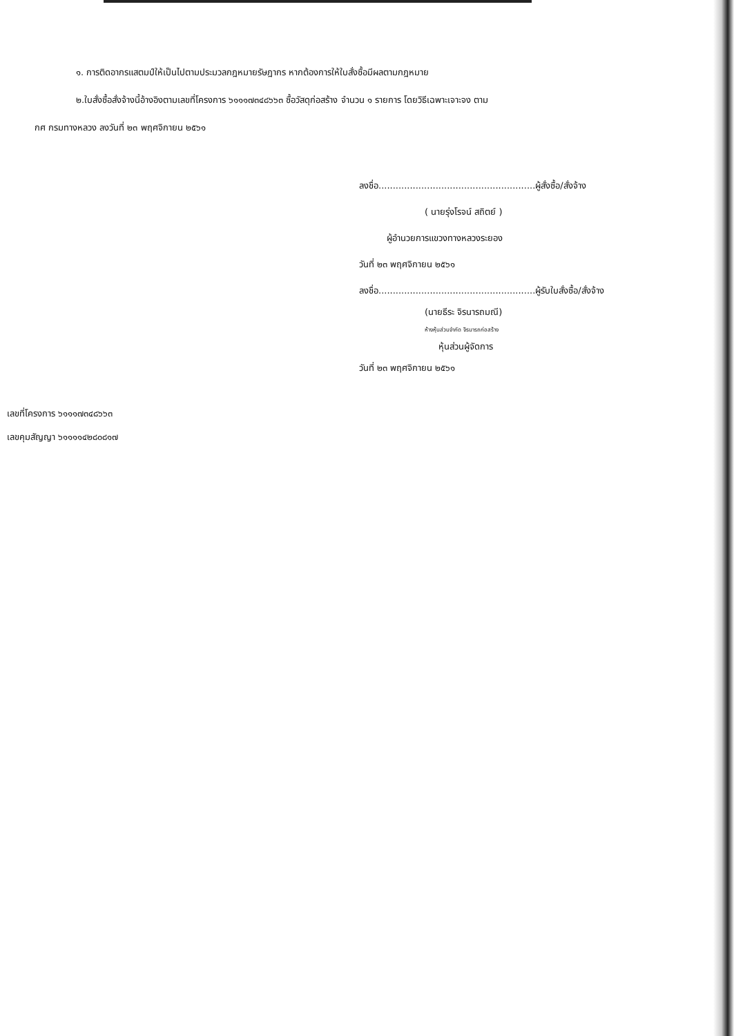๑. การติดอากรแสตมป์ให้เป็นไปตามประมวลกฎหมายรัษฎากร หากต้องการให้ใบสั่งซื้อมีผลตามกฎหมาย
๒.ใบสั่งซื้อสั่งจ้างนี้อ้างอิงตามเลขที่โครงการ ๖๑๑๑๗๓๔๘๖๖๓ ซื้อวัสดุก่อสร้าง จำนวน ๑ รายการ โดยวิธีเฉพาะเจาะจง ตาม
กศ กรมทางหลวง ลงวันที่ ๒๓ พฤศจิกายน ๒๕๖๑
ลงชื่อ.......................................................ผู้สั่งซื้อ/สั่งจ้าง
( นายรุ่งโรจน์ สถิตย์ )
ผู้อำนวยการแขวงทางหลวงระยอง
วันที่ ๒๓ พฤศจิกายน ๒๕๖๑
ลงชื่อ.......................................................ผู้รับใบสั่งซื้อ/สั่งจ้าง
(นายธีระ จิรนารถมณี)
ห้างหุ้นส่วนจำกัด จิรนารถก่อสร้าง
หุ้นส่วนผู้จัดการ
วันที่ ๒๓ พฤศจิกายน ๒๕๖๑
เลขที่โครงการ ๖๑๑๑๗๓๔๘๖๖๓
เลขคุมสัญญา ๖๑๑๑๑๔๒๘๐๘๑๗